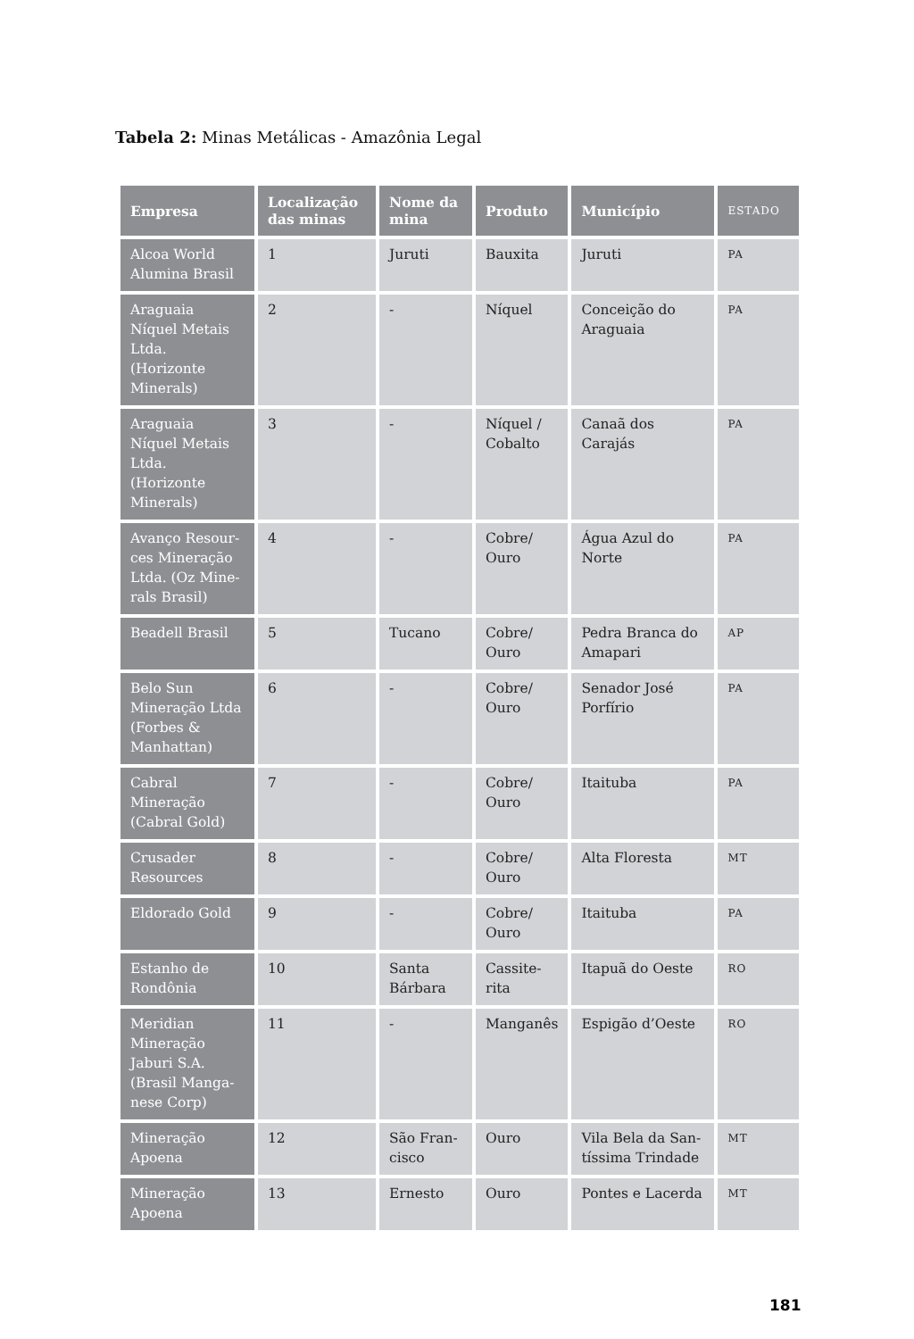Tabela 2: Minas Metálicas - Amazônia Legal
| Empresa | Localização das minas | Nome da mina | Produto | Município | ESTADO |
| --- | --- | --- | --- | --- | --- |
| Alcoa World Alumina Brasil | 1 | Juruti | Bauxita | Juruti | PA |
| Araguaia Níquel Metais Ltda. (Horizonte Minerals) | 2 | - | Níquel | Conceição do Araguaia | PA |
| Araguaia Níquel Metais Ltda. (Horizonte Minerals) | 3 | - | Níquel / Cobalto | Canaã dos Carajás | PA |
| Avanço Resour-ces Mineração Ltda. (Oz Mine-rals Brasil) | 4 | - | Cobre/ Ouro | Água Azul do Norte | PA |
| Beadell Brasil | 5 | Tucano | Cobre/ Ouro | Pedra Branca do Amapari | AP |
| Belo Sun Mineração Ltda (Forbes & Manhattan) | 6 | - | Cobre/ Ouro | Senador José Porfírio | PA |
| Cabral Mineração (Cabral Gold) | 7 | - | Cobre/ Ouro | Itaituba | PA |
| Crusader Resources | 8 | - | Cobre/ Ouro | Alta Floresta | MT |
| Eldorado Gold | 9 | - | Cobre/ Ouro | Itaituba | PA |
| Estanho de Rondônia | 10 | Santa Bárbara | Cassite-rita | Itapuã do Oeste | RO |
| Meridian Mineração Jaburi S.A. (Brasil Manga-nese Corp) | 11 | - | Manganês | Espigão d’Oeste | RO |
| Mineração Apoena | 12 | São Fran-cisco | Ouro | Vila Bela da San-tíssima Trindade | MT |
| Mineração Apoena | 13 | Ernesto | Ouro | Pontes e Lacerda | MT |
181